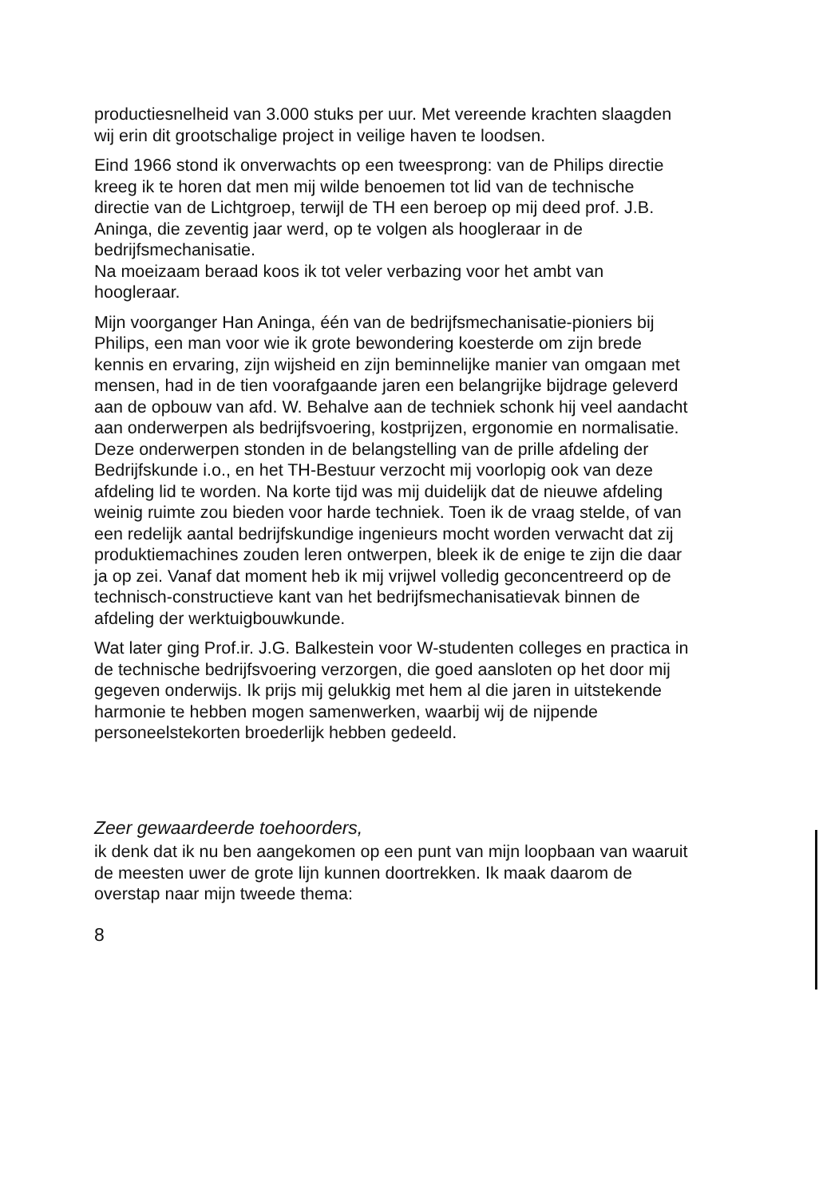productiesnelheid van 3.000 stuks per uur. Met vereende krachten slaagden wij erin dit grootschalige project in veilige haven te loodsen.
Eind 1966 stond ik onverwachts op een tweesprong: van de Philips directie kreeg ik te horen dat men mij wilde benoemen tot lid van de technische directie van de Lichtgroep, terwijl de TH een beroep op mij deed prof. J.B. Aninga, die zeventig jaar werd, op te volgen als hoogleraar in de bedrijfsmechanisatie.
Na moeizaam beraad koos ik tot veler verbazing voor het ambt van hoogleraar.
Mijn voorganger Han Aninga, één van de bedrijfsmechanisatie-pioniers bij Philips, een man voor wie ik grote bewondering koesterde om zijn brede kennis en ervaring, zijn wijsheid en zijn beminnelijke manier van omgaan met mensen, had in de tien voorafgaande jaren een belangrijke bijdrage geleverd aan de opbouw van afd. W. Behalve aan de techniek schonk hij veel aandacht aan onderwerpen als bedrijfsvoering, kostprijzen, ergonomie en normalisatie. Deze onderwerpen stonden in de belangstelling van de prille afdeling der Bedrijfskunde i.o., en het TH-Bestuur verzocht mij voorlopig ook van deze afdeling lid te worden. Na korte tijd was mij duidelijk dat de nieuwe afdeling weinig ruimte zou bieden voor harde techniek. Toen ik de vraag stelde, of van een redelijk aantal bedrijfskundige ingenieurs mocht worden verwacht dat zij produktiemachines zouden leren ontwerpen, bleek ik de enige te zijn die daar ja op zei. Vanaf dat moment heb ik mij vrijwel volledig geconcentreerd op de technisch-constructieve kant van het bedrijfsmechanisatievak binnen de afdeling der werktuigbouwkunde.
Wat later ging Prof.ir. J.G. Balkestein voor W-studenten colleges en practica in de technische bedrijfsvoering verzorgen, die goed aansloten op het door mij gegeven onderwijs. Ik prijs mij gelukkig met hem al die jaren in uitstekende harmonie te hebben mogen samenwerken, waarbij wij de nijpende personeelstekorten broederlijk hebben gedeeld.
Zeer gewaardeerde toehoorders,
ik denk dat ik nu ben aangekomen op een punt van mijn loopbaan van waaruit de meesten uwer de grote lijn kunnen doortrekken. Ik maak daarom de overstap naar mijn tweede thema:
8